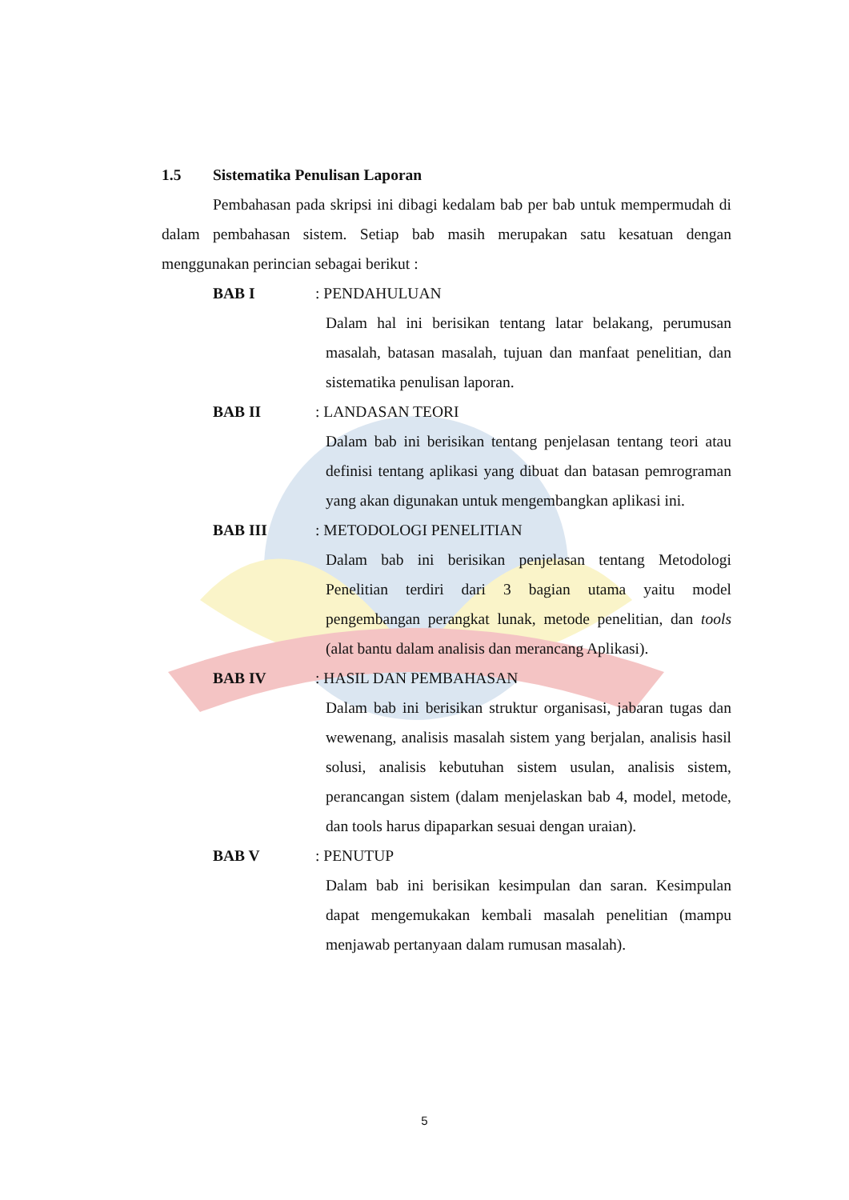1.5 Sistematika Penulisan Laporan
Pembahasan pada skripsi ini dibagi kedalam bab per bab untuk mempermudah di dalam pembahasan sistem. Setiap bab masih merupakan satu kesatuan dengan menggunakan perincian sebagai berikut :
BAB I: PENDAHULUAN
Dalam hal ini berisikan tentang latar belakang, perumusan masalah, batasan masalah, tujuan dan manfaat penelitian, dan sistematika penulisan laporan.
BAB II: LANDASAN TEORI
Dalam bab ini berisikan tentang penjelasan tentang teori atau definisi tentang aplikasi yang dibuat dan batasan pemrograman yang akan digunakan untuk mengembangkan aplikasi ini.
BAB III: METODOLOGI PENELITIAN
Dalam bab ini berisikan penjelasan tentang Metodologi Penelitian terdiri dari 3 bagian utama yaitu model pengembangan perangkat lunak, metode penelitian, dan tools (alat bantu dalam analisis dan merancang Aplikasi).
BAB IV: HASIL DAN PEMBAHASAN
Dalam bab ini berisikan struktur organisasi, jabaran tugas dan wewenang, analisis masalah sistem yang berjalan, analisis hasil solusi, analisis kebutuhan sistem usulan, analisis sistem, perancangan sistem (dalam menjelaskan bab 4, model, metode, dan tools harus dipaparkan sesuai dengan uraian).
BAB V: PENUTUP
Dalam bab ini berisikan kesimpulan dan saran. Kesimpulan dapat mengemukakan kembali masalah penelitian (mampu menjawab pertanyaan dalam rumusan masalah).
5